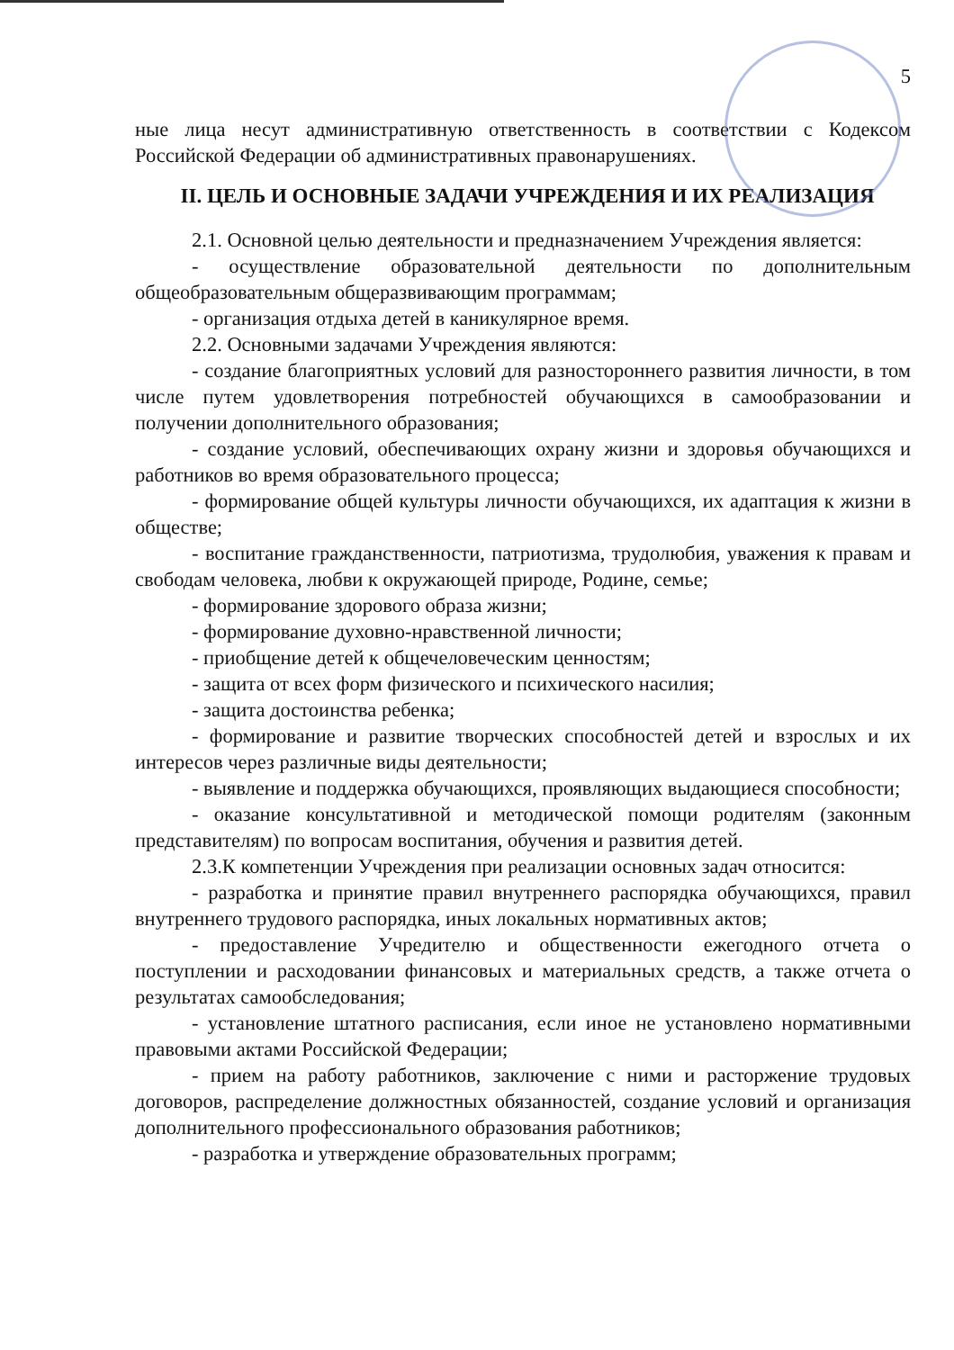5
ные лица несут административную ответственность в соответствии с Кодексом Российской Федерации об административных правонарушениях.
II. ЦЕЛЬ И ОСНОВНЫЕ ЗАДАЧИ УЧРЕЖДЕНИЯ И ИХ РЕАЛИЗАЦИЯ
2.1. Основной целью деятельности и предназначением Учреждения является:
- осуществление образовательной деятельности по дополнительным общеобразовательным общеразвивающим программам;
- организация отдыха детей в каникулярное время.
2.2. Основными задачами Учреждения являются:
- создание благоприятных условий для разностороннего развития личности, в том числе путем удовлетворения потребностей обучающихся в самообразовании и получении дополнительного образования;
- создание условий, обеспечивающих охрану жизни и здоровья обучающихся и работников во время образовательного процесса;
- формирование общей культуры личности обучающихся, их адаптация к жизни в обществе;
- воспитание гражданственности, патриотизма, трудолюбия, уважения к правам и свободам человека, любви к окружающей природе, Родине, семье;
- формирование здорового образа жизни;
- формирование духовно-нравственной личности;
- приобщение детей к общечеловеческим ценностям;
- защита от всех форм физического и психического насилия;
- защита достоинства ребенка;
- формирование и развитие творческих способностей детей и взрослых и их интересов через различные виды деятельности;
- выявление и поддержка обучающихся, проявляющих выдающиеся способности;
- оказание консультативной и методической помощи родителям (законным представителям) по вопросам воспитания, обучения и развития детей.
2.3.К компетенции Учреждения при реализации основных задач относится:
- разработка и принятие правил внутреннего распорядка обучающихся, правил внутреннего трудового распорядка, иных локальных нормативных актов;
- предоставление Учредителю и общественности ежегодного отчета о поступлении и расходовании финансовых и материальных средств, а также отчета о результатах самообследования;
- установление штатного расписания, если иное не установлено нормативными правовыми актами Российской Федерации;
- прием на работу работников, заключение с ними и расторжение трудовых договоров, распределение должностных обязанностей, создание условий и организация дополнительного профессионального образования работников;
- разработка и утверждение образовательных программ;